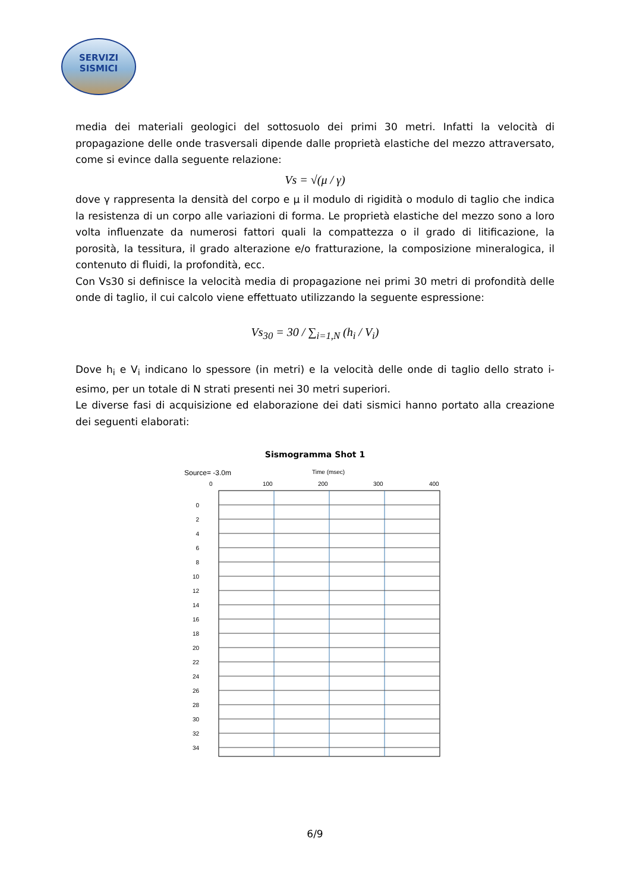SERVIZI
SISMICI
media dei materiali geologici del sottosuolo dei primi 30 metri. Infatti la velocità di propagazione delle onde trasversali dipende dalle proprietà elastiche del mezzo attraversato, come si evince dalla seguente relazione:
Vs = √(μ / γ)
dove γ rappresenta la densità del corpo e μ il modulo di rigidità o modulo di taglio che indica la resistenza di un corpo alle variazioni di forma. Le proprietà elastiche del mezzo sono a loro volta influenzate da numerosi fattori quali la compattezza o il grado di litificazione, la porosità, la tessitura, il grado alterazione e/o fratturazione, la composizione mineralogica, il contenuto di fluidi, la profondità, ecc.
Con Vs30 si definisce la velocità media di propagazione nei primi 30 metri di profondità delle onde di taglio, il cui calcolo viene effettuato utilizzando la seguente espressione:
Vs<sub>30</sub> = 30 / ∑<sub>i=1,N</sub> (h<sub>i</sub> / V<sub>i</sub>)
Dove h<sub>i</sub> e V<sub>i</sub> indicano lo spessore (in metri) e la velocità delle onde di taglio dello strato i-esimo, per un totale di N strati presenti nei 30 metri superiori.
Le diverse fasi di acquisizione ed elaborazione dei dati sismici hanno portato alla creazione dei seguenti elaborati:
Sismogramma Shot 1
Source= -3.0m
Time (msec)
0
100
200
300
400
0
2
4
6
8
10
12
14
16
18
20
22
24
26
28
30
32
34
6/9